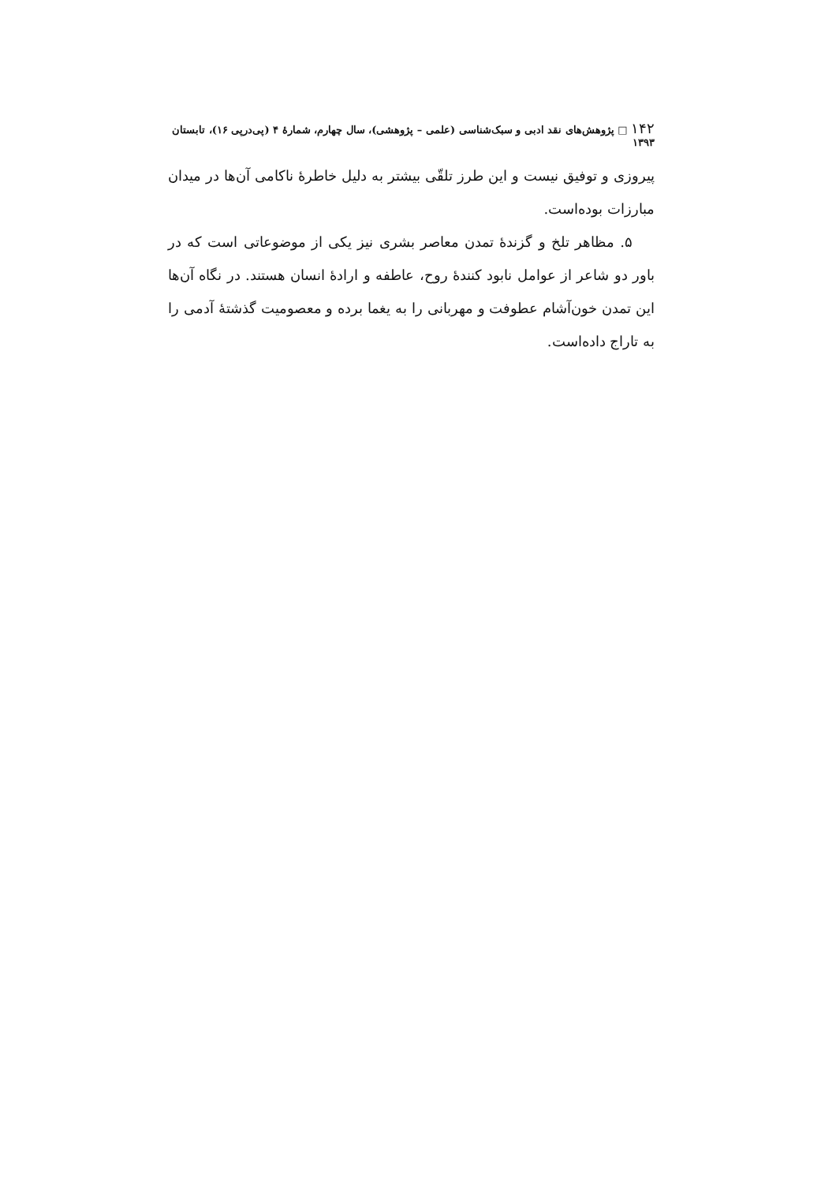۱۴۲ □ پژوهش‌های نقد ادبی و سبک‌شناسی (علمی – پژوهشی)، سال چهارم، شمارهٔ ۴ (پی‌درپی ۱۶)، تابستان ۱۳۹۳
پیروزی و توفیق نیست و این طرز تلقّی بیشتر به دلیل خاطرهٔ ناکامی آن‌ها در میدان مبارزات بوده‌است.
۵. مظاهر تلخ و گزندهٔ تمدن معاصر بشری نیز یکی از موضوعاتی است که در باور دو شاعر از عوامل نابود کنندهٔ روح، عاطفه و ارادهٔ انسان هستند. در نگاه آن‌ها این تمدن خون‌آشام عطوفت و مهربانی را به یغما برده و معصومیت گذشتهٔ آدمی را به تاراج داده‌است.